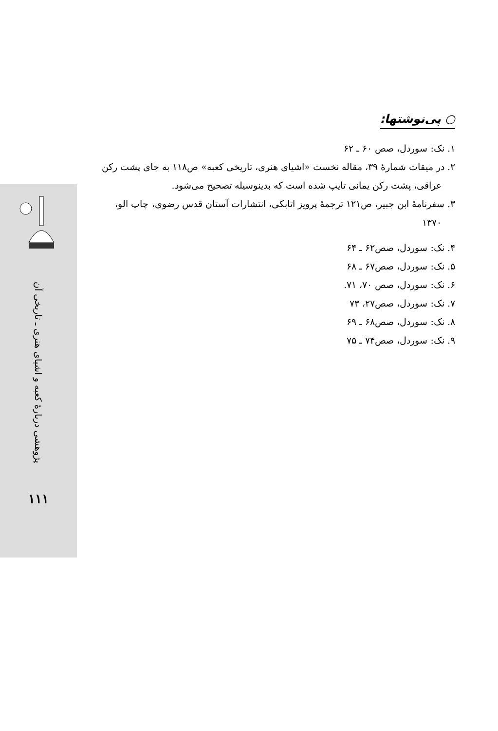پژوهشی دربارهٔ کعبه و اشیای هنری ـ تاریخی آن
۱۱۱
○ پی‌نوشتها:
۱. نک: سوردل، صص ۶۰ ـ ۶۲
۲. در میقات شمارهٔ ۳۹، مقاله نخست «اشیای هنری، تاریخی کعبه» ص۱۱۸ به جای پشت رکن
عراقی، پشت رکن یمانی تایپ شده است که بدینوسیله تصحیح می‌شود.
۳. سفرنامهٔ ابن جبیر، ص۱۲۱ ترجمهٔ پرویز اتابکی، انتشارات آستان قدس رضوی، چاپ الو،
۱۳۷۰
۴. نک: سوردل، صص۶۲ ـ ۶۴
۵. نک: سوردل، صص۶۷ ـ ۶۸
۶. نک: سوردل، صص ۷۰، ۷۱.
۷. نک: سوردل، صص۲۷، ۷۳
۸. نک: سوردل، صص۶۸ ـ ۶۹
۹. نک: سوردل، صص۷۴ ـ ۷۵